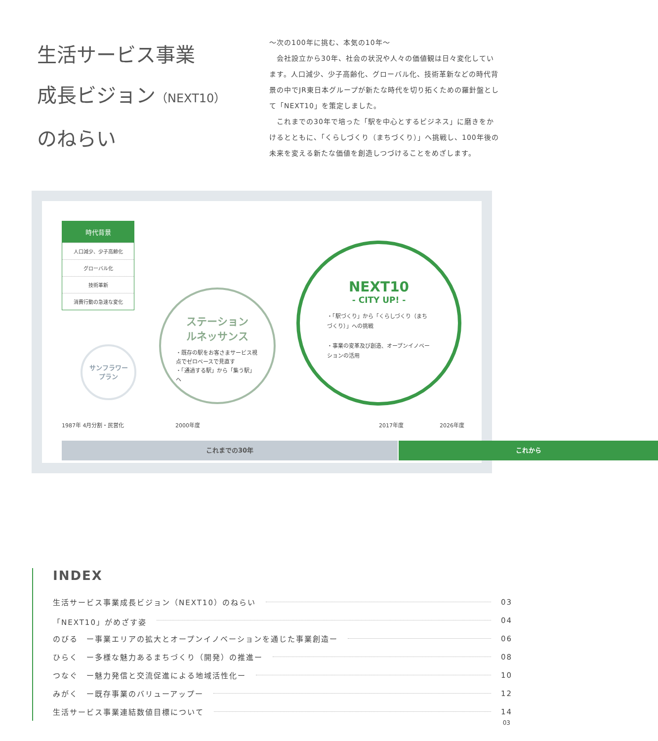生活サービス事業
成長ビジョン（NEXT10）
のねらい
〜次の100年に挑む、本気の10年〜
　会社設立から30年、社会の状況や人々の価値観は日々変化しています。人口減少、少子高齢化、グローバル化、技術革新などの時代背景の中でJR東日本グループが新たな時代を切り拓くための羅針盤として「NEXT10」を策定しました。
　これまでの30年で培った「駅を中心とするビジネス」に磨きをかけるとともに、「くらしづくり（まちづくり）」へ挑戦し、100年後の未来を変える新たな価値を創造しつづけることをめざします。
時代背景
人口減少、少子高齢化
グローバル化
技術革新
消費行動の急速な変化
サンフラワー
プラン
ステーション
ルネッサンス
・既存の駅をお客さまサービス視点でゼロベースで見直す
・「通過する駅」から「集う駅」へ
NEXT10
- CITY UP! -
・「駅づくり」から「くらしづくり（まちづくり）」への挑戦
・事業の変革及び創造、オープンイノベーションの活用
1987年 4月分割・民営化 2000年度 2017年度 2026年度
これまでの30年 これから
INDEX
生活サービス事業成長ビジョン（NEXT10）のねらい 03
「NEXT10」がめざす姿 04
のびる　ー事業エリアの拡大とオープンイノベーションを通じた事業創造ー 06
ひらく　ー多様な魅力あるまちづくり（開発）の推進ー 08
つなぐ　ー魅力発信と交流促進による地域活性化ー 10
みがく　ー既存事業のバリューアップー 12
生活サービス事業連結数値目標について 14
03